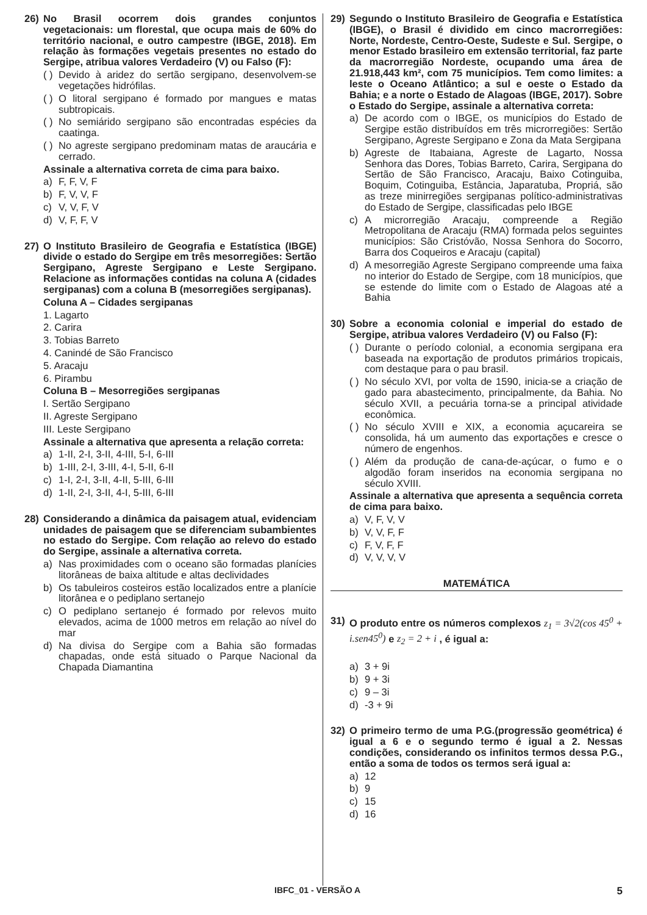26) No Brasil ocorrem dois grandes conjuntos vegetacionais: um florestal, que ocupa mais de 60% do território nacional, e outro campestre (IBGE, 2018). Em relação às formações vegetais presentes no estado do Sergipe, atribua valores Verdadeiro (V) ou Falso (F):
( ) Devido à aridez do sertão sergipano, desenvolvem-se vegetações hidrófilas.
( ) O litoral sergipano é formado por mangues e matas subtropicais.
( ) No semiárido sergipano são encontradas espécies da caatinga.
( ) No agreste sergipano predominam matas de araucária e cerrado.
Assinale a alternativa correta de cima para baixo.
a) F, F, V, F
b) F, V, V, F
c) V, V, F, V
d) V, F, F, V
27) O Instituto Brasileiro de Geografia e Estatística (IBGE) divide o estado do Sergipe em três mesorregiões: Sertão Sergipano, Agreste Sergipano e Leste Sergipano. Relacione as informações contidas na coluna A (cidades sergipanas) com a coluna B (mesorregiões sergipanas).
Coluna A – Cidades sergipanas
1. Lagarto
2. Carira
3. Tobias Barreto
4. Canindé de São Francisco
5. Aracaju
6. Pirambu
Coluna B – Mesorregiões sergipanas
I. Sertão Sergipano
II. Agreste Sergipano
III. Leste Sergipano
Assinale a alternativa que apresenta a relação correta:
a) 1-II, 2-I, 3-II, 4-III, 5-I, 6-III
b) 1-III, 2-I, 3-III, 4-I, 5-II, 6-II
c) 1-I, 2-I, 3-II, 4-II, 5-III, 6-III
d) 1-II, 2-I, 3-II, 4-I, 5-III, 6-III
28) Considerando a dinâmica da paisagem atual, evidenciam unidades de paisagem que se diferenciam subambientes no estado do Sergipe. Com relação ao relevo do estado do Sergipe, assinale a alternativa correta.
a) Nas proximidades com o oceano são formadas planícies litorâneas de baixa altitude e altas declividades
b) Os tabuleiros costeiros estão localizados entre a planície litorânea e o pediplano sertanejo
c) O pediplano sertanejo é formado por relevos muito elevados, acima de 1000 metros em relação ao nível do mar
d) Na divisa do Sergipe com a Bahia são formadas chapadas, onde está situado o Parque Nacional da Chapada Diamantina
29) Segundo o Instituto Brasileiro de Geografia e Estatística (IBGE), o Brasil é dividido em cinco macrorregiões: Norte, Nordeste, Centro-Oeste, Sudeste e Sul. Sergipe, o menor Estado brasileiro em extensão territorial, faz parte da macrorregião Nordeste, ocupando uma área de 21.918,443 km², com 75 municípios. Tem como limites: a leste o Oceano Atlântico; a sul e oeste o Estado da Bahia; e a norte o Estado de Alagoas (IBGE, 2017). Sobre o Estado do Sergipe, assinale a alternativa correta:
a) De acordo com o IBGE, os municípios do Estado de Sergipe estão distribuídos em três microrregiões: Sertão Sergipano, Agreste Sergipano e Zona da Mata Sergipana
b) Agreste de Itabaiana, Agreste de Lagarto, Nossa Senhora das Dores, Tobias Barreto, Carira, Sergipana do Sertão de São Francisco, Aracaju, Baixo Cotinguiba, Boquim, Cotinguiba, Estância, Japaratuba, Propriá, são as treze minirregiões sergipanas político-administrativas do Estado de Sergipe, classificadas pelo IBGE
c) A microrregião Aracaju, compreende a Região Metropolitana de Aracaju (RMA) formada pelos seguintes municípios: São Cristóvão, Nossa Senhora do Socorro, Barra dos Coqueiros e Aracaju (capital)
d) A mesorregião Agreste Sergipano compreende uma faixa no interior do Estado de Sergipe, com 18 municípios, que se estende do limite com o Estado de Alagoas até a Bahia
30) Sobre a economia colonial e imperial do estado de Sergipe, atribua valores Verdadeiro (V) ou Falso (F):
( ) Durante o período colonial, a economia sergipana era baseada na exportação de produtos primários tropicais, com destaque para o pau brasil.
( ) No século XVI, por volta de 1590, inicia-se a criação de gado para abastecimento, principalmente, da Bahia. No século XVII, a pecuária torna-se a principal atividade econômica.
( ) No século XVIII e XIX, a economia açucareira se consolida, há um aumento das exportações e cresce o número de engenhos.
( ) Além da produção de cana-de-açúcar, o fumo e o algodão foram inseridos na economia sergipana no século XVIII.
Assinale a alternativa que apresenta a sequência correta de cima para baixo.
a) V, F, V, V
b) V, V, F, F
c) F, V, F, F
d) V, V, V, V
MATEMÁTICA
31) O produto entre os números complexos z<sub>1</sub> = 3√2(cos 45<sup>0</sup> + i.sen45<sup>0</sup>) e z<sub>2</sub> = 2 + i , é igual a:
a) 3 + 9i
b) 9 + 3i
c) 9 – 3i
d) -3 + 9i
32) O primeiro termo de uma P.G.(progressão geométrica) é igual a 6 e o segundo termo é igual a 2. Nessas condições, considerando os infinitos termos dessa P.G., então a soma de todos os termos será igual a:
a) 12
b) 9
c) 15
d) 16
IBFC_01 - VERSÃO A 5